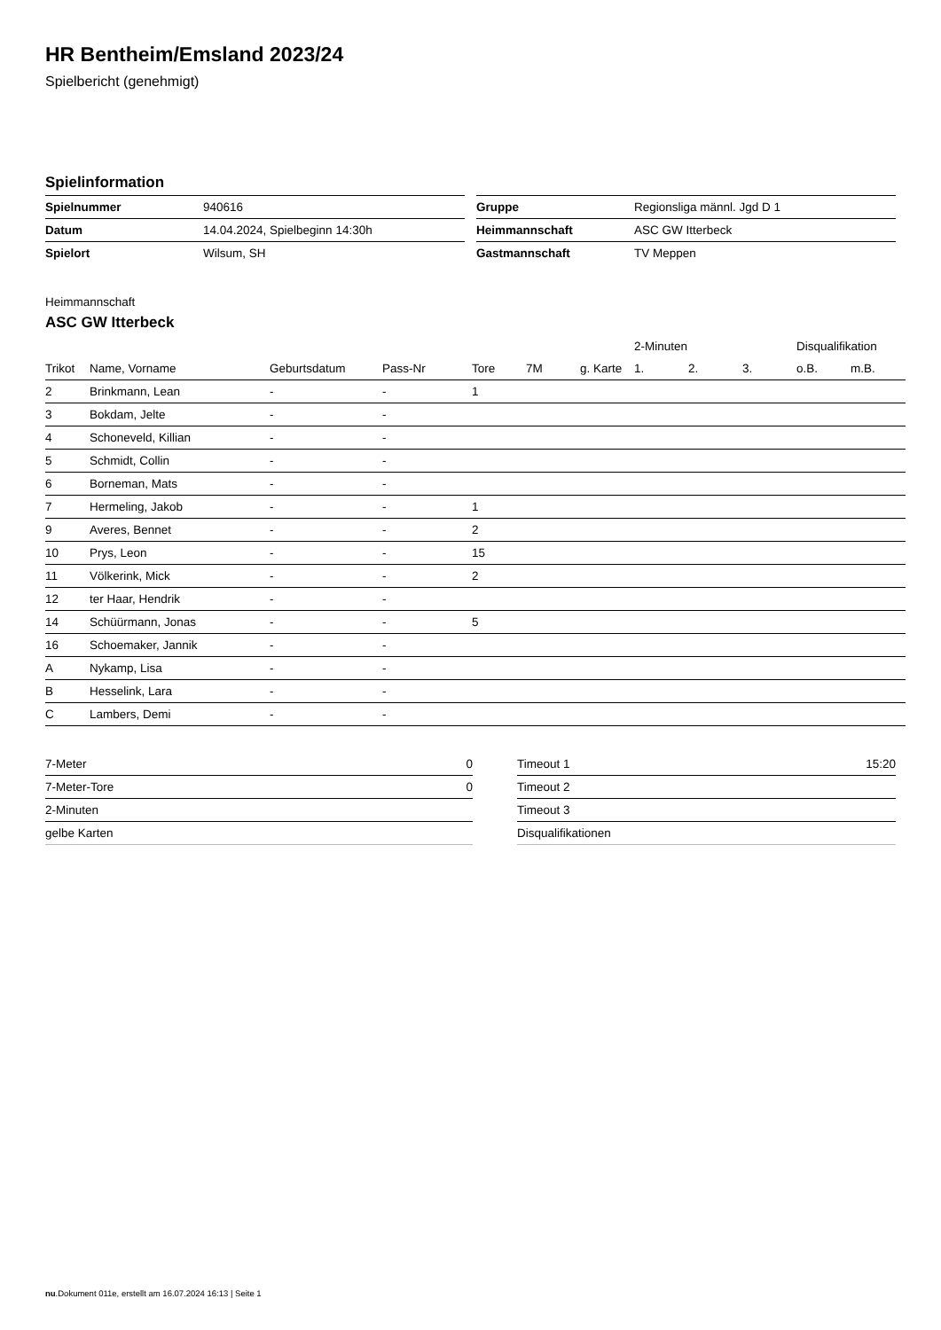HR Bentheim/Emsland 2023/24
Spielbericht (genehmigt)
Spielinformation
| Spielnummer | 940616 |
| Datum | 14.04.2024, Spielbeginn 14:30h |
| Spielort | Wilsum, SH |
| Gruppe | Regionsliga männl. Jgd D 1 |
| Heimmannschaft | ASC GW Itterbeck |
| Gastmannschaft | TV Meppen |
Heimmannschaft
ASC GW Itterbeck
| | | | | | | | 2-Minuten | | | Disqualifikation | |
| --- | --- | --- | --- | --- | --- | --- | --- | --- | --- | --- | --- |
| Trikot | Name, Vorname | Geburtsdatum | Pass-Nr | Tore | 7M | g. Karte | 1. | 2. | 3. | o.B. | m.B. |
| 2 | Brinkmann, Lean | - | - | 1 | | | | | | | |
| 3 | Bokdam, Jelte | - | - | | | | | | | | |
| 4 | Schoneveld, Killian | - | - | | | | | | | | |
| 5 | Schmidt, Collin | - | - | | | | | | | | |
| 6 | Borneman, Mats | - | - | | | | | | | | |
| 7 | Hermeling, Jakob | - | - | 1 | | | | | | | |
| 9 | Averes, Bennet | - | - | 2 | | | | | | | |
| 10 | Prys, Leon | - | - | 15 | | | | | | | |
| 11 | Völkerink, Mick | - | - | 2 | | | | | | | |
| 12 | ter Haar, Hendrik | - | - | | | | | | | | |
| 14 | Schüürmann, Jonas | - | - | 5 | | | | | | | |
| 16 | Schoemaker, Jannik | - | - | | | | | | | | |
| A | Nykamp, Lisa | - | - | | | | | | | | |
| B | Hesselink, Lara | - | - | | | | | | | | |
| C | Lambers, Demi | - | - | | | | | | | | |
| 7-Meter | 0 |
| 7-Meter-Tore | 0 |
| 2-Minuten | |
| gelbe Karten | |
| Timeout 1 | 15:20 |
| Timeout 2 | |
| Timeout 3 | |
| Disqualifikationen | |
nu.Dokument 011e, erstellt am 16.07.2024 16:13 | Seite 1